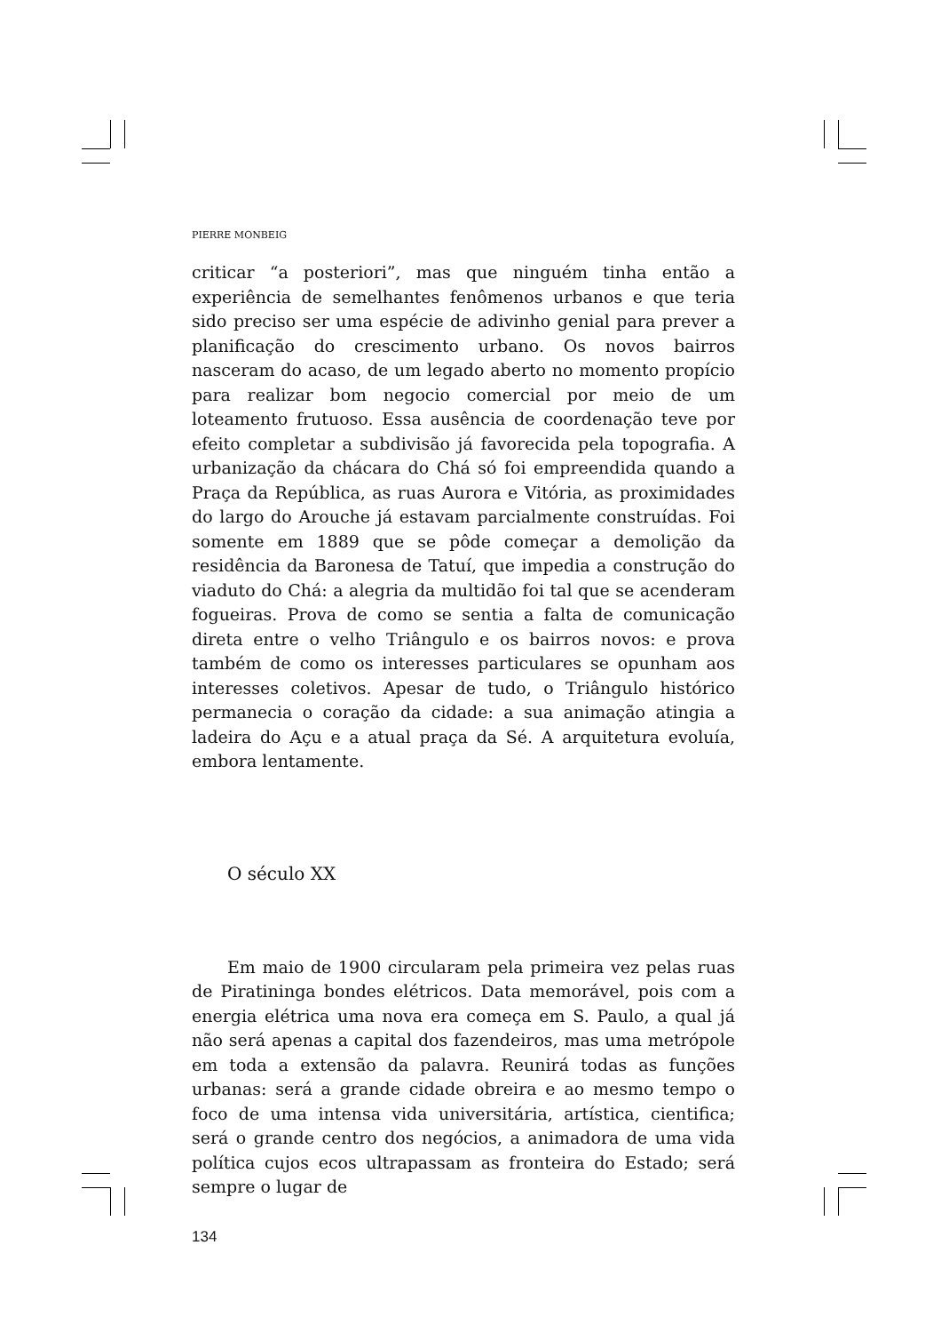PIERRE MONBEIG
criticar “a posteriori”, mas que ninguém tinha então a experiência de semelhantes fenômenos urbanos e que teria sido preciso ser uma espécie de adivinho genial para prever a planificação do crescimento urbano. Os novos bairros nasceram do acaso, de um legado aberto no momento propício para realizar bom negocio comercial por meio de um loteamento frutuoso. Essa ausência de coordenação teve por efeito completar a subdivisão já favorecida pela topografia. A urbanização da chácara do Chá só foi empreendida quando a Praça da República, as ruas Aurora e Vitória, as proximidades do largo do Arouche já estavam parcialmente construídas. Foi somente em 1889 que se pôde começar a demolição da residência da Baronesa de Tatuí, que impedia a construção do viaduto do Chá: a alegria da multidão foi tal que se acenderam fogueiras. Prova de como se sentia a falta de comunicação direta entre o velho Triângulo e os bairros novos: e prova também de como os interesses particulares se opunham aos interesses coletivos. Apesar de tudo, o Triângulo histórico permanecia o coração da cidade: a sua animação atingia a ladeira do Açu e a atual praça da Sé. A arquitetura evoluía, embora lentamente.
O século XX
Em maio de 1900 circularam pela primeira vez pelas ruas de Piratininga bondes elétricos. Data memorável, pois com a energia elétrica uma nova era começa em S. Paulo, a qual já não será apenas a capital dos fazendeiros, mas uma metrópole em toda a extensão da palavra. Reunirá todas as funções urbanas: será a grande cidade obreira e ao mesmo tempo o foco de uma intensa vida universitária, artística, cientifica; será o grande centro dos negócios, a animadora de uma vida política cujos ecos ultrapassam as fronteira do Estado; será sempre o lugar de
134